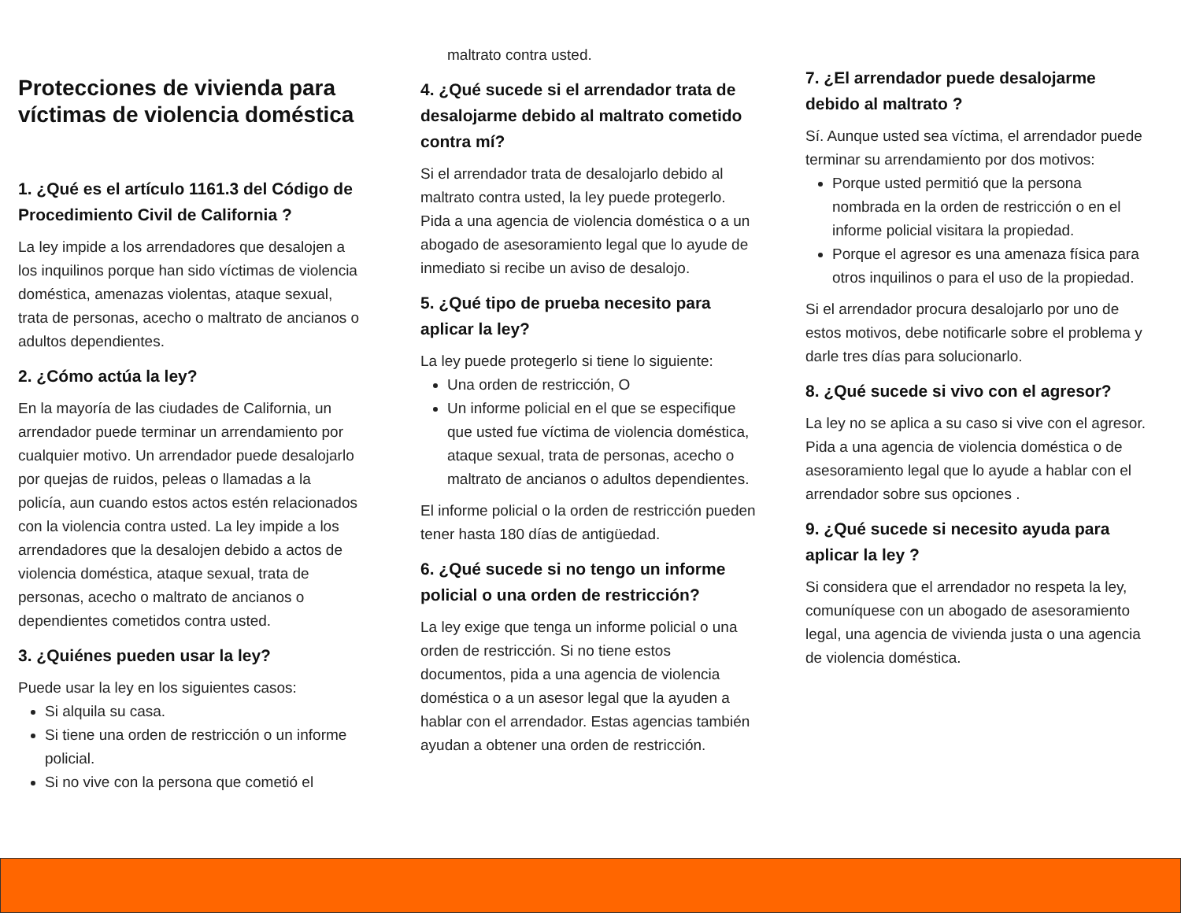Protecciones de vivienda para víctimas de violencia doméstica
1. ¿Qué es el artículo 1161.3 del Código de Procedimiento Civil de California ?
La ley impide a los arrendadores que desalojen a los inquilinos porque han sido víctimas de violencia doméstica, amenazas violentas, ataque sexual, trata de personas, acecho o maltrato de ancianos o adultos dependientes.
2. ¿Cómo actúa la ley?
En la mayoría de las ciudades de California, un arrendador puede terminar un arrendamiento por cualquier motivo. Un arrendador puede desalojarlo por quejas de ruidos, peleas o llamadas a la policía, aun cuando estos actos estén relacionados con la violencia contra usted. La ley impide a los arrendadores que la desalojen debido a actos de violencia doméstica, ataque sexual, trata de personas, acecho o maltrato de ancianos o dependientes cometidos contra usted.
3. ¿Quiénes pueden usar la ley?
Puede usar la ley en los siguientes casos:
Si alquila su casa.
Si tiene una orden de restricción o un informe policial.
Si no vive con la persona que cometió el
maltrato contra usted.
4. ¿Qué sucede si el arrendador trata de desalojarme debido al maltrato cometido contra mí?
Si el arrendador trata de desalojarlo debido al maltrato contra usted, la ley puede protegerlo. Pida a una agencia de violencia doméstica o a un abogado de asesoramiento legal que lo ayude de inmediato si recibe un aviso de desalojo.
5. ¿Qué tipo de prueba necesito para aplicar la ley?
La ley puede protegerlo si tiene lo siguiente:
Una orden de restricción, O
Un informe policial en el que se especifique que usted fue víctima de violencia doméstica, ataque sexual, trata de personas, acecho o maltrato de ancianos o adultos dependientes.
El informe policial o la orden de restricción pueden tener hasta 180 días de antigüedad.
6. ¿Qué sucede si no tengo un informe policial o una orden de restricción?
La ley exige que tenga un informe policial o una orden de restricción. Si no tiene estos documentos, pida a una agencia de violencia doméstica o a un asesor legal que la ayuden a hablar con el arrendador. Estas agencias también ayudan a obtener una orden de restricción.
7. ¿El arrendador puede desalojarme debido al maltrato ?
Sí. Aunque usted sea víctima, el arrendador puede terminar su arrendamiento por dos motivos:
Porque usted permitió que la persona nombrada en la orden de restricción o en el informe policial visitara la propiedad.
Porque el agresor es una amenaza física para otros inquilinos o para el uso de la propiedad.
Si el arrendador procura desalojarlo por uno de estos motivos, debe notificarle sobre el problema y darle tres días para solucionarlo.
8. ¿Qué sucede si vivo con el agresor?
La ley no se aplica a su caso si vive con el agresor. Pida a una agencia de violencia doméstica o de asesoramiento legal que lo ayude a hablar con el arrendador sobre sus opciones .
9. ¿Qué sucede si necesito ayuda para aplicar la ley ?
Si considera que el arrendador no respeta la ley, comuníquese con un abogado de asesoramiento legal, una agencia de vivienda justa o una agencia de violencia doméstica.